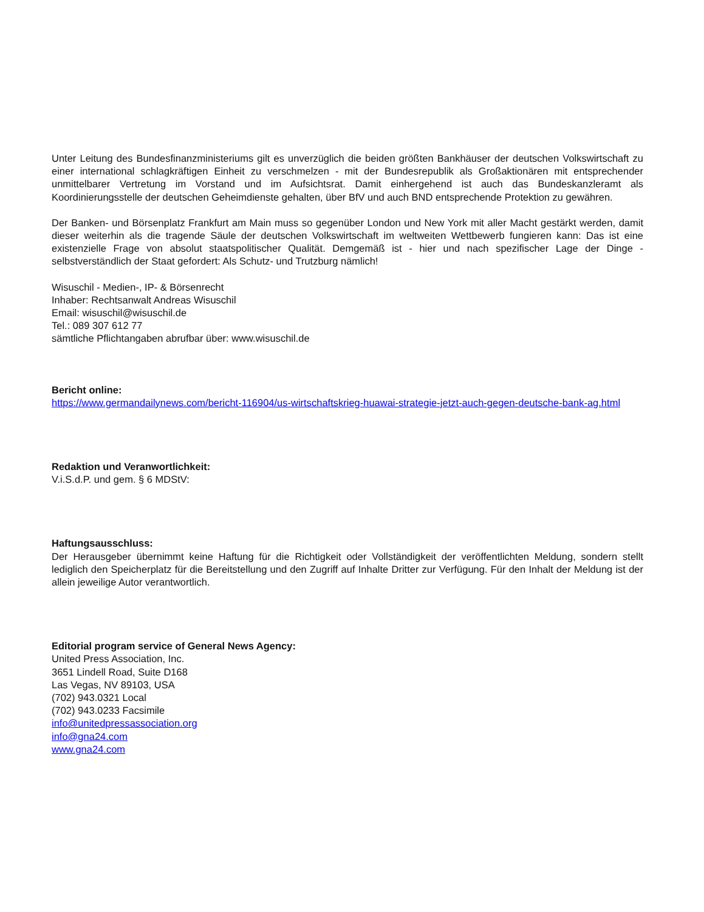Unter Leitung des Bundesfinanzministeriums gilt es unverzüglich die beiden größten Bankhäuser der deutschen Volkswirtschaft zu einer international schlagkräftigen Einheit zu verschmelzen - mit der Bundesrepublik als Großaktionären mit entsprechender unmittelbarer Vertretung im Vorstand und im Aufsichtsrat. Damit einhergehend ist auch das Bundeskanzleramt als Koordinierungsstelle der deutschen Geheimdienste gehalten, über BfV und auch BND entsprechende Protektion zu gewähren.
Der Banken- und Börsenplatz Frankfurt am Main muss so gegenüber London und New York mit aller Macht gestärkt werden, damit dieser weiterhin als die tragende Säule der deutschen Volkswirtschaft im weltweiten Wettbewerb fungieren kann: Das ist eine existenzielle Frage von absolut staatspolitischer Qualität. Demgemäß ist - hier und nach spezifischer Lage der Dinge - selbstverständlich der Staat gefordert: Als Schutz- und Trutzburg nämlich!
Wisuschil - Medien-, IP- & Börsenrecht
Inhaber: Rechtsanwalt Andreas Wisuschil
Email: wisuschil@wisuschil.de
Tel.: 089 307 612 77
sämtliche Pflichtangaben abrufbar über: www.wisuschil.de
Bericht online:
https://www.germandailynews.com/bericht-116904/us-wirtschaftskrieg-huawai-strategie-jetzt-auch-gegen-deutsche-bank-ag.html
Redaktion und Veranwortlichkeit:
V.i.S.d.P. und gem. § 6 MDStV:
Haftungsausschluss:
Der Herausgeber übernimmt keine Haftung für die Richtigkeit oder Vollständigkeit der veröffentlichten Meldung, sondern stellt lediglich den Speicherplatz für die Bereitstellung und den Zugriff auf Inhalte Dritter zur Verfügung. Für den Inhalt der Meldung ist der allein jeweilige Autor verantwortlich.
Editorial program service of General News Agency:
United Press Association, Inc.
3651 Lindell Road, Suite D168
Las Vegas, NV 89103, USA
(702) 943.0321 Local
(702) 943.0233 Facsimile
info@unitedpressassociation.org
info@gna24.com
www.gna24.com